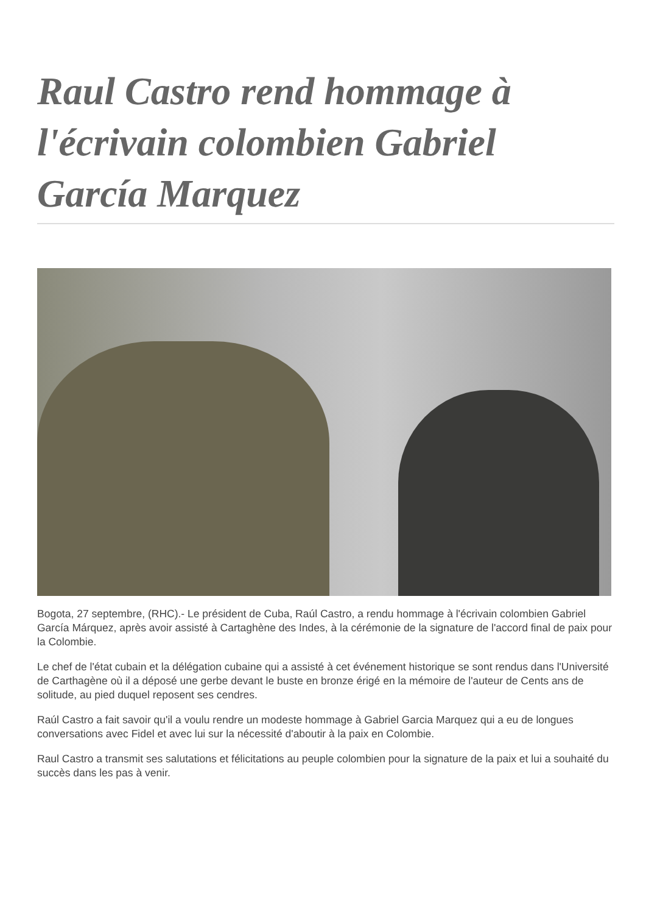Raul Castro rend hommage à l'écrivain colombien Gabriel García Marquez
Bogota, 27 septembre, (RHC).- Le président de Cuba, Raúl Castro, a rendu hommage à l'écrivain colombien Gabriel García Márquez, après avoir assisté à Cartaghène des Indes, à la cérémonie de la signature de l'accord final de paix pour la Colombie.
Le chef de l'état cubain et la délégation cubaine qui a assisté à cet événement historique se sont rendus dans l'Université de Carthagène où il a déposé une gerbe devant le buste en bronze érigé en la mémoire de l'auteur de Cents ans de solitude, au pied duquel reposent ses cendres.
Raúl Castro a fait savoir qu'il a voulu rendre un modeste hommage à Gabriel Garcia Marquez qui a eu de longues conversations avec Fidel et avec lui sur la nécessité d'aboutir à la paix en Colombie.
Raul Castro a transmit ses salutations et félicitations au peuple colombien pour la signature de la paix et lui a souhaité du succès dans les pas à venir.